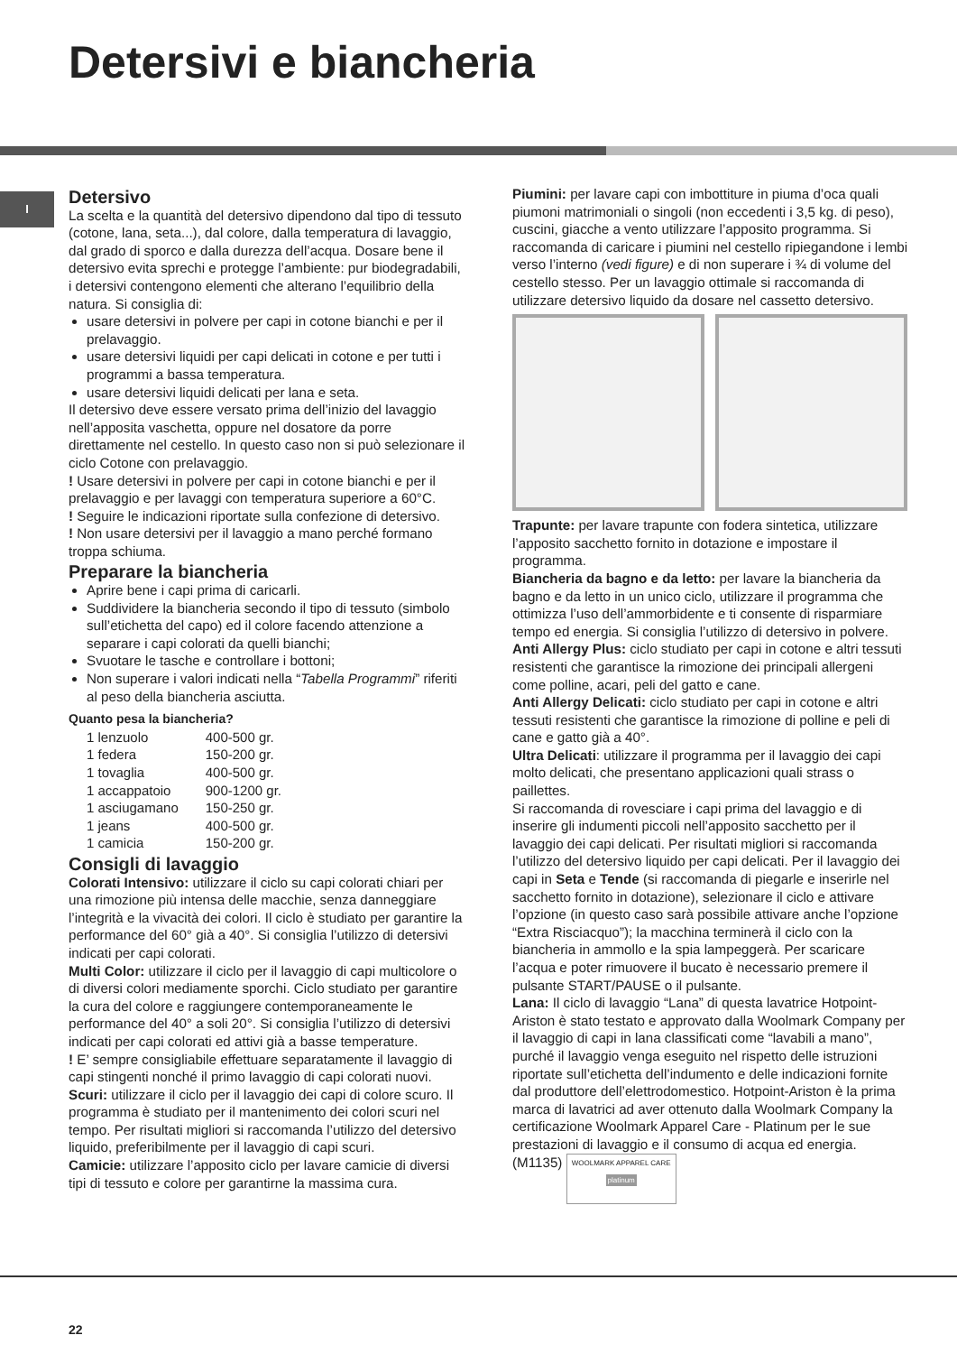Detersivi e biancheria
I
Detersivo
La scelta e la quantità del detersivo dipendono dal tipo di tessuto (cotone, lana, seta...), dal colore, dalla temperatura di lavaggio, dal grado di sporco e dalla durezza dell’acqua. Dosare bene il detersivo evita sprechi e protegge l’ambiente: pur biodegradabili, i detersivi contengono elementi che alterano l’equilibrio della natura. Si consiglia di:
usare detersivi in polvere per capi in cotone bianchi e per il prelavaggio.
usare detersivi liquidi per capi delicati in cotone e per tutti i programmi a bassa temperatura.
usare detersivi liquidi delicati per lana e seta.
Il detersivo deve essere versato prima dell’inizio del lavaggio nell’apposita vaschetta, oppure nel dosatore da porre direttamente nel cestello. In questo caso non si può selezionare il ciclo Cotone con prelavaggio.
! Usare detersivi in polvere per capi in cotone bianchi e per il prelavaggio e per lavaggi con temperatura superiore a 60°C.
! Seguire le indicazioni riportate sulla confezione di detersivo.
! Non usare detersivi per il lavaggio a mano perché formano troppa schiuma.
Preparare la biancheria
Aprire bene i capi prima di caricarli.
Suddividere la biancheria secondo il tipo di tessuto (simbolo sull’etichetta del capo) ed il colore facendo attenzione a separare i capi colorati da quelli bianchi;
Svuotare le tasche e controllare i bottoni;
Non superare i valori indicati nella “Tabella Programmi” riferiti al peso della biancheria asciutta.
Quanto pesa la biancheria?
| 1 lenzuolo | 400-500 gr. |
| 1 federa | 150-200 gr. |
| 1 tovaglia | 400-500 gr. |
| 1 accappatoio | 900-1200 gr. |
| 1 asciugamano | 150-250 gr. |
| 1 jeans | 400-500 gr. |
| 1 camicia | 150-200 gr. |
Consigli di lavaggio
Colorati Intensivo: utilizzare il ciclo su capi colorati chiari per una rimozione più intensa delle macchie, senza danneggiare l’integrità e la vivacità dei colori. Il ciclo è studiato per garantire la performance del 60° già a 40°. Si consiglia l’utilizzo di detersivi indicati per capi colorati.
Multi Color: utilizzare il ciclo per il lavaggio di capi multicolore o di diversi colori mediamente sporchi. Ciclo studiato per garantire la cura del colore e raggiungere contemporaneamente le performance del 40° a soli 20°. Si consiglia l’utilizzo di detersivi indicati per capi colorati ed attivi già a basse temperature.
! E’ sempre consigliabile effettuare separatamente il lavaggio di capi stingenti nonché il primo lavaggio di capi colorati nuovi.
Scuri: utilizzare il ciclo per il lavaggio dei capi di colore scuro. Il programma è studiato per il mantenimento dei colori scuri nel tempo. Per risultati migliori si raccomanda l’utilizzo del detersivo liquido, preferibilmente per il lavaggio di capi scuri.
Camicie: utilizzare l’apposito ciclo per lavare camicie di diversi tipi di tessuto e colore per garantirne la massima cura.
Piumini: per lavare capi con imbottiture in piuma d’oca quali piumoni matrimoniali o singoli (non eccedenti i 3,5 kg. di peso), cuscini, giacche a vento utilizzare l’apposito programma. Si raccomanda di caricare i piumini nel cestello ripiegandone i lembi verso l’interno (vedi figure) e di non superare i ¾ di volume del cestello stesso. Per un lavaggio ottimale si raccomanda di utilizzare detersivo liquido da dosare nel cassetto detersivo.
Trapunte: per lavare trapunte con fodera sintetica, utilizzare l’apposito sacchetto fornito in dotazione e impostare il programma.
Biancheria da bagno e da letto: per lavare la biancheria da bagno e da letto in un unico ciclo, utilizzare il programma che ottimizza l’uso dell’ammorbidente e ti consente di risparmiare tempo ed energia. Si consiglia l’utilizzo di detersivo in polvere.
Anti Allergy Plus: ciclo studiato per capi in cotone e altri tessuti resistenti che garantisce la rimozione dei principali allergeni come polline, acari, peli del gatto e cane.
Anti Allergy Delicati: ciclo studiato per capi in cotone e altri tessuti resistenti che garantisce la rimozione di polline e peli di cane e gatto già a 40°.
Ultra Delicati: utilizzare il programma per il lavaggio dei capi molto delicati, che presentano applicazioni quali strass o paillettes.
Si raccomanda di rovesciare i capi prima del lavaggio e di inserire gli indumenti piccoli nell’apposito sacchetto per il lavaggio dei capi delicati. Per risultati migliori si raccomanda l’utilizzo del detersivo liquido per capi delicati. Per il lavaggio dei capi in Seta e Tende (si raccomanda di piegarle e inserirle nel sacchetto fornito in dotazione), selezionare il ciclo e attivare l’opzione (in questo caso sarà possibile attivare anche l’opzione “Extra Risciacquo”); la macchina terminerà il ciclo con la biancheria in ammollo e la spia lampeggerà. Per scaricare l’acqua e poter rimuovere il bucato è necessario premere il pulsante START/PAUSE o il pulsante.
Lana: Il ciclo di lavaggio “Lana” di questa lavatrice Hotpoint-Ariston è stato testato e approvato dalla Woolmark Company per il lavaggio di capi in lana classificati come “lavabili a mano”, purché il lavaggio venga eseguito nel rispetto delle istruzioni riportate sull’etichetta dell’indumento e delle indicazioni fornite dal produttore dell’elettrodomestico. Hotpoint-Ariston è la prima marca di lavatrici ad aver ottenuto dalla Woolmark Company la certificazione Woolmark Apparel Care - Platinum per le sue prestazioni di lavaggio e il consumo di acqua ed energia. (M1135) WOOLMARK APPAREL CARE platinum
22